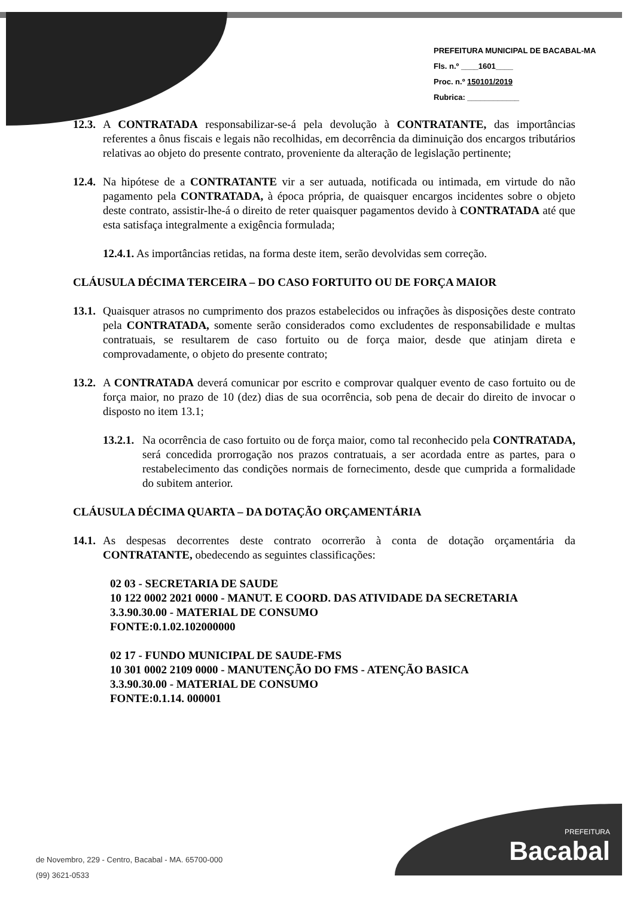PREFEITURA MUNICIPAL DE BACABAL-MA
Fls. n.º ____1601____
Proc. n.º 150101/2019
Rubrica: ____________
12.3. A CONTRATADA responsabilizar-se-á pela devolução à CONTRATANTE, das importâncias referentes a ônus fiscais e legais não recolhidas, em decorrência da diminuição dos encargos tributários relativas ao objeto do presente contrato, proveniente da alteração de legislação pertinente;
12.4. Na hipótese de a CONTRATANTE vir a ser autuada, notificada ou intimada, em virtude do não pagamento pela CONTRATADA, à época própria, de quaisquer encargos incidentes sobre o objeto deste contrato, assistir-lhe-á o direito de reter quaisquer pagamentos devido à CONTRATADA até que esta satisfaça integralmente a exigência formulada;
12.4.1. As importâncias retidas, na forma deste item, serão devolvidas sem correção.
CLÁUSULA DÉCIMA TERCEIRA – DO CASO FORTUITO OU DE FORÇA MAIOR
13.1. Quaisquer atrasos no cumprimento dos prazos estabelecidos ou infrações às disposições deste contrato pela CONTRATADA, somente serão considerados como excludentes de responsabilidade e multas contratuais, se resultarem de caso fortuito ou de força maior, desde que atinjam direta e comprovadamente, o objeto do presente contrato;
13.2. A CONTRATADA deverá comunicar por escrito e comprovar qualquer evento de caso fortuito ou de força maior, no prazo de 10 (dez) dias de sua ocorrência, sob pena de decair do direito de invocar o disposto no item 13.1;
13.2.1. Na ocorrência de caso fortuito ou de força maior, como tal reconhecido pela CONTRATADA, será concedida prorrogação nos prazos contratuais, a ser acordada entre as partes, para o restabelecimento das condições normais de fornecimento, desde que cumprida a formalidade do subitem anterior.
CLÁUSULA DÉCIMA QUARTA – DA DOTAÇÃO ORÇAMENTÁRIA
14.1. As despesas decorrentes deste contrato ocorrerão à conta de dotação orçamentária da CONTRATANTE, obedecendo as seguintes classificações:
02 03 - SECRETARIA DE SAUDE
10 122 0002 2021 0000 - MANUT. E COORD. DAS ATIVIDADE DA SECRETARIA
3.3.90.30.00 - MATERIAL DE CONSUMO
FONTE:0.1.02.102000000
02 17 - FUNDO MUNICIPAL DE SAUDE-FMS
10 301 0002 2109 0000 - MANUTENÇÃO DO FMS - ATENÇÃO BASICA
3.3.90.30.00 - MATERIAL DE CONSUMO
FONTE:0.1.14. 000001
de Novembro, 229 - Centro, Bacabal - MA. 65700-000
(99) 3621-0533
PREFEITURA
Bacabal